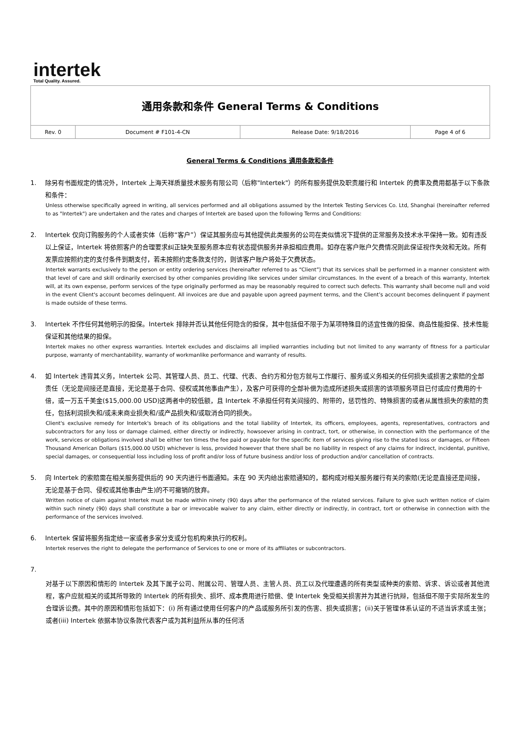intertek
Total Quality. Assured.
| 通用条款和条件 General Terms & Conditions | | | |
| Rev. 0 | Document # F101-4-CN | Release Date: 9/18/2016 | Page 4 of 6 |
General Terms & Conditions 通用条款和条件
1. 除另有书面规定的情况外，Intertek 上海天祥质量技术服务有限公司（后称"Intertek"）的所有服务提供及职责履行和 Intertek 的费率及费用都基于以下条款和条件：
Unless otherwise specifically agreed in writing, all services performed and all obligations assumed by the Intertek Testing Services Co. Ltd, Shanghai (hereinafter referred to as "Intertek") are undertaken and the rates and charges of Intertek are based upon the following Terms and Conditions:
2. Intertek 仅向订购服务的个人或者实体（后称“客户”）保证其服务应与其他提供此类服务的公司在类似情况下提供的正常服务及技术水平保持一致。如有违反以上保证，Intertek 将依照客户的合理要求纠正缺失至服务原本应有状态提供服务并承担相应费用。如存在客户账户欠费情况则此保证视作失效和无效。所有发票应按照约定的支付条件到期支付，若未按照约定条款支付的，则该客户账户将处于欠费状态。
Intertek warrants exclusively to the person or entity ordering services (hereinafter referred to as “Client”) that its services shall be performed in a manner consistent with that level of care and skill ordinarily exercised by other companies providing like services under similar circumstances. In the event of a breach of this warranty, Intertek will, at its own expense, perform services of the type originally performed as may be reasonably required to correct such defects. This warranty shall become null and void in the event Client's account becomes delinquent. All invoices are due and payable upon agreed payment terms, and the Client’s account becomes delinquent if payment is made outside of these terms.
3. Intertek 不作任何其他明示的担保。Intertek 排除并否认其他任何隐含的担保，其中包括但不限于为某项特殊目的适宜性做的担保、商品性能担保、技术性能保证和其他结果的担保。
Intertek makes no other express warranties. Intertek excludes and disclaims all implied warranties including but not limited to any warranty of fitness for a particular purpose, warranty of merchantability, warranty of workmanlike performance and warranty of results.
4. 如 Intertek 违背其义务，Intertek 公司、其管理人员、员工、代理、代表、合约方和分包方就与工作履行、服务或义务相关的任何损失或损害之索赔的全部责任（无论是间接还是直接，无论是基于合同、侵权或其他事由产生），及客户可获得的全部补偿为造成所述损失或损害的该项服务项目已付或应付费用的十倍，或一万五千美金($15,000.00 USD)这两者中的较低额，且 Intertek 不承担任何有关间接的、附带的，惩罚性的、特殊损害的或者从属性损失的索赔的责任，包括利润损失和/或未来商业损失和/或产品损失和/或取消合同的损失。
Client's exclusive remedy for Intertek's breach of its obligations and the total liability of Intertek, its officers, employees, agents, representatives, contractors and subcontractors for any loss or damage claimed, either directly or indirectly, howsoever arising in contract, tort, or otherwise, in connection with the performance of the work, services or obligations involved shall be either ten times the fee paid or payable for the specific item of services giving rise to the stated loss or damages, or Fifteen Thousand American Dollars ($15,000.00 USD) whichever is less, provided however that there shall be no liability in respect of any claims for indirect, incidental, punitive, special damages, or consequential loss including loss of profit and/or loss of future business and/or loss of production and/or cancellation of contracts.
5. 向 Intertek 的索赔需在相关服务提供后的 90 天内进行书面通知。未在 90 天内给出索赔通知的，都构成对相关服务履行有关的索赔(无论是直接还是间接，无论是基于合同、侵权或其他事由产生)的不可撤销的放弃。
Written notice of claim against Intertek must be made within ninety (90) days after the performance of the related services. Failure to give such written notice of claim within such ninety (90) days shall constitute a bar or irrevocable waiver to any claim, either directly or indirectly, in contract, tort or otherwise in connection with the performance of the services involved.
6. Intertek 保留将服务指定给一家或者多家分支或分包机构来执行的权利。
Intertek reserves the right to delegate the performance of Services to one or more of its affiliates or subcontractors.
7.
对基于以下原因和情形的 Intertek 及其下属子公司、附属公司、管理人员、主管人员、员工以及代理遭遇的所有类型或种类的索赔、诉求、诉讼或者其他流程，客户应就相关的或其所导致的 Intertek 的所有损失、损坏、成本费用进行赔偿、使 Intertek 免受相关损害并为其进行抗辩，包括但不限于实际所发生的合理诉讼费。其中的原因和情形包括如下：(i) 所有通过使用任何客户的产品或服务所引发的伤害、损失或损害；(ii)关于管理体系认证的不适当诉求或主张；或者(iii) Intertek 依据本协议条款代表客户或为其利益所从事的任何活